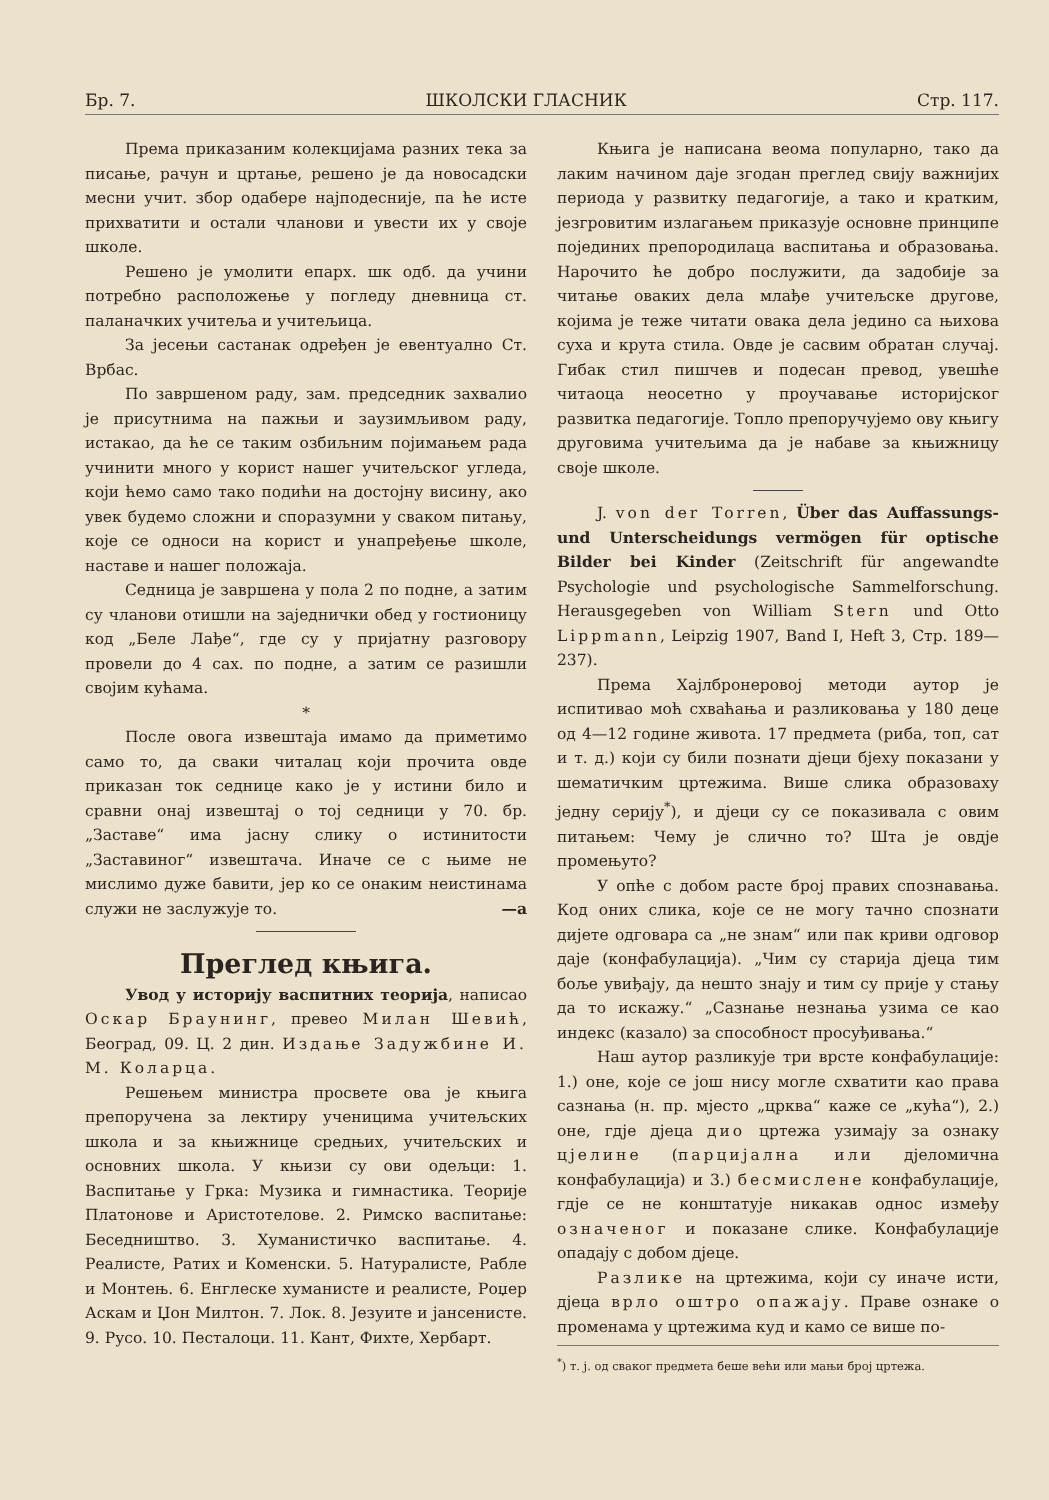Бр. 7. ШКОЛСКИ ГЛАСНИК Стр. 117.
Према приказаним колекцијама разних тека за писање, рачун и цртање, решено је да новосадски месни учит. збор одабере најподесније, па ће исте прихватити и остали чланови и увести их у своје школе.
Решено је умолити епарх. шк одб. да учини потребно расположење у погледу дневница ст. паланачких учитеља и учитељица.
За јесењи састанак одређен је евентуално Ст. Врбас.
По завршеном раду, зам. председник захвалио је присутнима на пажњи и заузимљивом раду, истакао, да ће се таким озбиљним појимањем рада учинити много у корист нашег учитељског угледа, који ћемо само тако подићи на достојну висину, ако увек будемо сложни и споразумни у сваком питању, које се односи на корист и унапређење школе, наставе и нашег положаја.
Седница је завршена у пола 2 по подне, а затим су чланови отишли на заједнички обед у гостионицу код „Беле Лађе“, где су у пријатну разговору провели до 4 сах. по подне, а затим се разишли својим кућама.
*
После овога извештаја имамо да приметимо само то, да сваки читалац који прочита овде приказан ток седнице како је у истини било и сравни онај извештај о тој седници у 70. бр. „Заставе“ има јасну слику о истинитости „Заставиног“ извештача. Иначе се с њиме не мислимо дуже бавити, јер ко се онаким неистинама служи не заслужује то. —а
Преглед књига.
Увод у историју васпитних теорија, написао Оскар Браунинг, превео Милан Шевић, Београд, 09. Ц. 2 дин. Издање Задужбине И. М. Коларца.
Решењем министра просвете ова је књига препоручена за лектиру ученицима учитељских школа и за књижнице средњих, учитељских и основних школа. У књизи су ови одељци: 1. Васпитање у Грка: Музика и гимнастика. Теорије Платонове и Аристотелове. 2. Римско васпитање: Беседништво. 3. Хуманистичко васпитање. 4. Реалисте, Ратих и Коменски. 5. Натуралисте, Рабле и Монтењ. 6. Енглеске хуманисте и реалисте, Роџер Аскам и Џон Милтон. 7. Лок. 8. Језуите и јансенисте. 9. Русо. 10. Песталоци. 11. Кант, Фихте, Хербарт.
Књига је написана веома популарно, тако да лаким начином даје згодан преглед свију важнијих периода у развитку педагогије, а тако и кратким, језгровитим излагањем приказује основне принципе појединих препородилаца васпитања и образовања. Нарочито ће добро послужити, да задобије за читање оваких дела млађе учитељске другове, којима је теже читати овака дела једино са њихова суха и крута стила. Овде је сасвим обратан случај. Гибак стил пишчев и подесан превод, увешће читаоца неосетно у проучавање историјског развитка педагогије. Топло препоручујемо ову књигу друговима учитељима да је набаве за књижницу своје школе.
J. von der Torren, Über das Auffassungs- und Unterscheidungs vermögen für optische Bilder bei Kinder (Zeitschrift für angewandte Psychologie und psychologische Sammelforschung. Herausgegeben von William Stern und Otto Lippmann, Leipzig 1907, Band I, Heft 3, Стр. 189—237).
Према Хајлбронеровој методи аутор је испитивао моћ схваћања и разликовања у 180 деце од 4—12 године живота. 17 предмета (риба, топ, сат и т. д.) који су били познати дјеци бјеху показани у шематичким цртежима. Више слика образоваху једну серију<sup>*</sup>), и дјеци су се показивала с овим питањем: Чему је слично то? Шта је овдје промењуто?
У опће с добом расте број правих спознавања. Код оних слика, које се не могу тачно спознати дијете одговара са „не знам“ или пак криви одговор даје (конфабулација). „Чим су старија дјеца тим боље увиђају, да нешто знају и тим су прије у стању да то искажу.“ „Сазнање незнања узима се као индекс (казало) за способност просуђивања.“
Наш аутор разликује три врсте конфабулације: 1.) оне, које се још нису могле схватити као права сазнања (н. пр. мјесто „црква“ каже се „кућа“), 2.) оне, гдје дјеца дио цртежа узимају за ознаку цјелине (парцијална или дјеломична конфабулација) и 3.) бесмислене конфабулације, гдје се не конштатује никакав однос између означеног и показане слике. Конфабулације опадају с добом дјеце.
Разлике на цртежима, који су иначе исти, дјеца врло оштро опажају. Праве ознаке о променама у цртежима куд и камо се више по-
<sup>*</sup>) т. ј. од сваког предмета беше већи или мањи број цртежа.